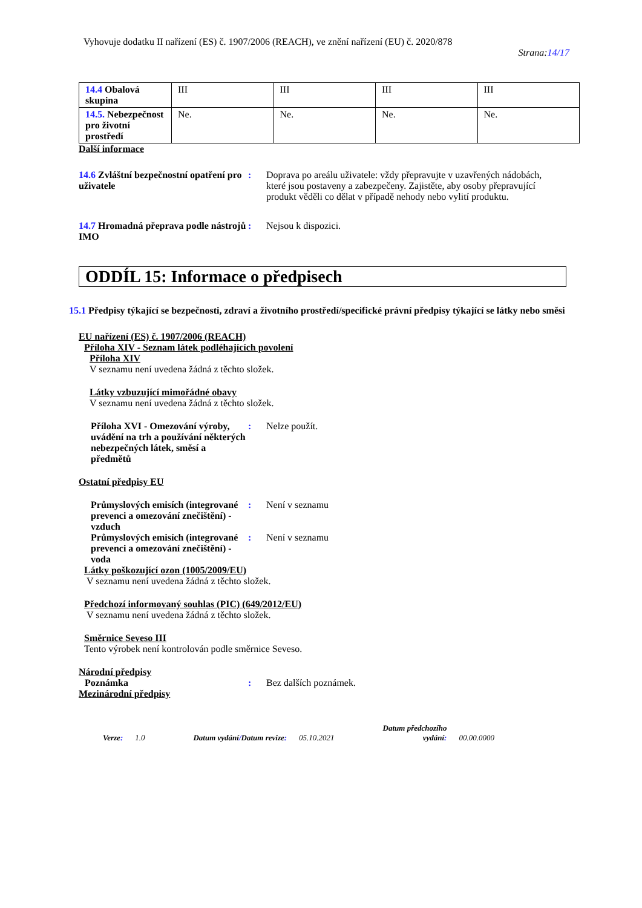Vyhovuje dodatku II nařízení (ES) č. 1907/2006 (REACH), ve znění nařízení (EU) č. 2020/878
Strana:14/17
| 14.4 Obalová skupina | III | III | III | III |
| 14.5. Nebezpečnost pro životní prostředí | Ne. | Ne. | Ne. | Ne. |
Další informace
14.6 Zvláštní bezpečnostní opatření pro uživatele
: Doprava po areálu uživatele: vždy přepravujte v uzavřených nádobách, které jsou postaveny a zabezpečeny. Zajistěte, aby osoby přepravující produkt věděli co dělat v případě nehody nebo vylití produktu.
14.7 Hromadná přeprava podle nástrojů IMO
: Nejsou k dispozici.
ODDÍL 15: Informace o předpisech
15.1 Předpisy týkající se bezpečnosti, zdraví a životního prostředí/specifické právní předpisy týkající se látky nebo směsi
EU nařízení (ES) č. 1907/2006 (REACH)
Příloha XIV - Seznam látek podléhajících povolení
Příloha XIV
V seznamu není uvedena žádná z těchto složek.
Látky vzbuzující mimořádné obavy
V seznamu není uvedena žádná z těchto složek.
Příloha XVI - Omezování výroby, uvádění na trh a používání některých nebezpečných látek, směsí a předmětů
: Nelze použít.
Ostatní předpisy EU
Průmyslových emisích (integrované prevenci a omezování znečištění) - vzduch
: Není v seznamu
Průmyslových emisích (integrované prevenci a omezování znečištění) - voda
: Není v seznamu
Látky poškozující ozon (1005/2009/EU)
V seznamu není uvedena žádná z těchto složek.
Předchozí informovaný souhlas (PIC) (649/2012/EU)
V seznamu není uvedena žádná z těchto složek.
Směrnice Seveso III
Tento výrobek není kontrolován podle směrnice Seveso.
Národní předpisy
Poznámka : Bez dalších poznámek.
Mezinárodní předpisy
Verze: 1.0 Datum vydání/Datum revize: 05.10.2021 Datum předchozího
vydání: 00.00.0000